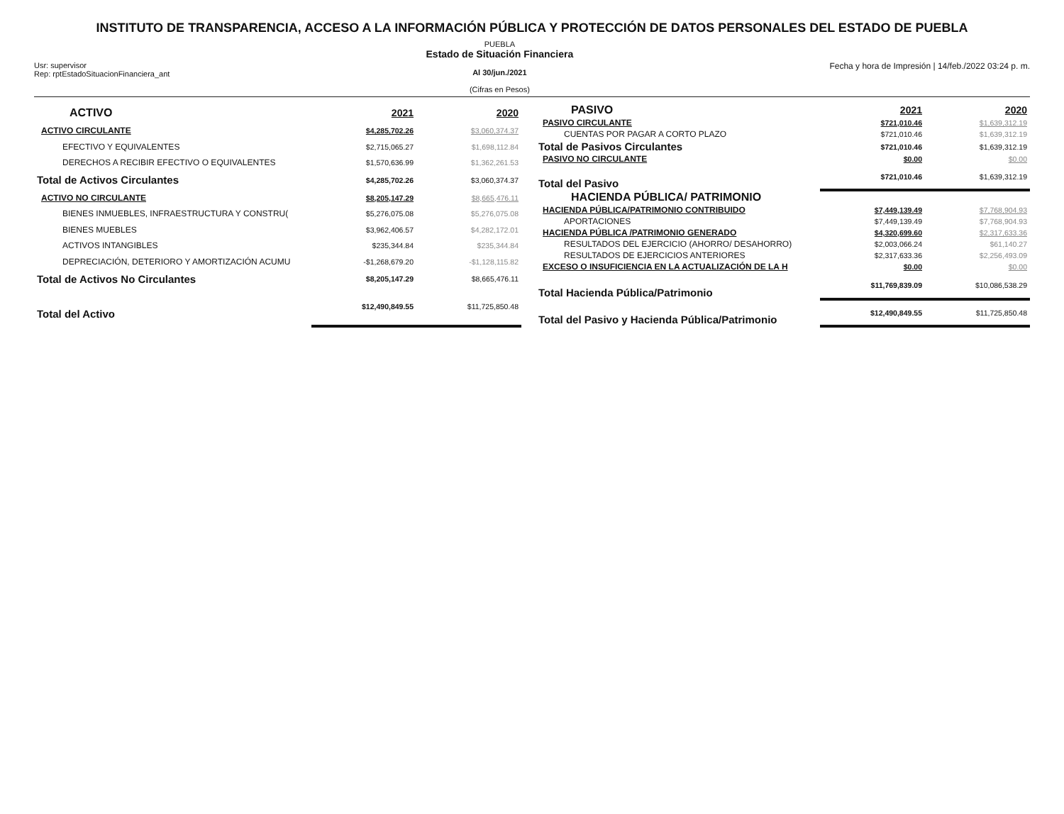INSTITUTO DE TRANSPARENCIA, ACCESO A LA INFORMACIÓN PÚBLICA Y PROTECCIÓN DE DATOS PERSONALES DEL ESTADO DE PUEBLA
Usr: supervisor
Rep: rptEstadoSituacionFinanciera_ant
PUEBLA
Estado de Situación Financiera
Al 30/jun./2021
(Cifras en Pesos)
Fecha y hora de Impresión | 14/feb./2022 03:24 p. m.
| ACTIVO | 2021 | 2020 |
| ACTIVO CIRCULANTE | $4,285,702.26 | $3,060,374.37 |
| EFECTIVO Y EQUIVALENTES | $2,715,065.27 | $1,698,112.84 |
| DERECHOS A RECIBIR EFECTIVO O EQUIVALENTES | $1,570,636.99 | $1,362,261.53 |
| Total de Activos Circulantes | $4,285,702.26 | $3,060,374.37 |
| ACTIVO NO CIRCULANTE | $8,205,147.29 | $8,665,476.11 |
| BIENES INMUEBLES, INFRAESTRUCTURA Y CONSTRU( | $5,276,075.08 | $5,276,075.08 |
| BIENES MUEBLES | $3,962,406.57 | $4,282,172.01 |
| ACTIVOS INTANGIBLES | $235,344.84 | $235,344.84 |
| DEPRECIACIÓN, DETERIORO Y AMORTIZACIÓN ACUMU | -$1,268,679.20 | -$1,128,115.82 |
| Total de Activos No Circulantes | $8,205,147.29 | $8,665,476.11 |
| Total del Activo | $12,490,849.55 | $11,725,850.48 |
| PASIVO | 2021 | 2020 |
| PASIVO CIRCULANTE | $721,010.46 | $1,639,312.19 |
| CUENTAS POR PAGAR A CORTO PLAZO | $721,010.46 | $1,639,312.19 |
| Total de Pasivos Circulantes | $721,010.46 | $1,639,312.19 |
| PASIVO NO CIRCULANTE | $0.00 | $0.00 |
| Total del Pasivo | $721,010.46 | $1,639,312.19 |
| HACIENDA PÚBLICA/ PATRIMONIO | | |
| HACIENDA PÚBLICA/PATRIMONIO CONTRIBUIDO | $7,449,139.49 | $7,768,904.93 |
| APORTACIONES | $7,449,139.49 | $7,768,904.93 |
| HACIENDA PÚBLICA /PATRIMONIO GENERADO | $4,320,699.60 | $2,317,633.36 |
| RESULTADOS DEL EJERCICIO (AHORRO/ DESAHORRO) | $2,003,066.24 | $61,140.27 |
| RESULTADOS DE EJERCICIOS ANTERIORES | $2,317,633.36 | $2,256,493.09 |
| EXCESO O INSUFICIENCIA EN LA ACTUALIZACIÓN DE LA H | $0.00 | $0.00 |
| Total Hacienda Pública/Patrimonio | $11,769,839.09 | $10,086,538.29 |
| Total del Pasivo y Hacienda Pública/Patrimonio | $12,490,849.55 | $11,725,850.48 |